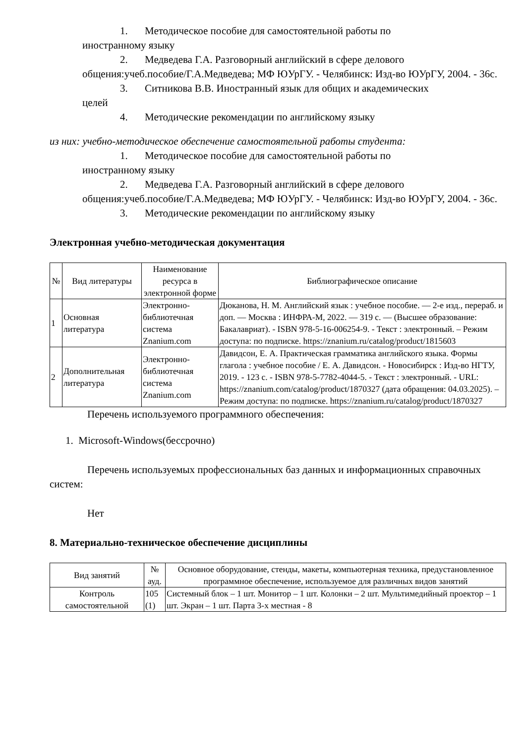1. Методическое пособие для самостоятельной работы по
иностранному языку
2. Медведева Г.А. Разговорный английский в сфере делового
общения:учеб.пособие/Г.А.Медведева; МФ ЮУрГУ. - Челябинск: Изд-во ЮУрГУ, 2004. - 36с.
3. Ситникова В.В. Иностранный язык для общих и академических
целей
4. Методические рекомендации по английскому языку
из них: учебно-методическое обеспечение самостоятельной работы студента:
1. Методическое пособие для самостоятельной работы по
иностранному языку
2. Медведева Г.А. Разговорный английский в сфере делового
общения:учеб.пособие/Г.А.Медведева; МФ ЮУрГУ. - Челябинск: Изд-во ЮУрГУ, 2004. - 36с.
3. Методические рекомендации по английскому языку
Электронная учебно-методическая документация
| № | Вид литературы | Наименование ресурса в электронной форме | Библиографическое описание |
| --- | --- | --- | --- |
| 1 | Основная литература | Электронно-библиотечная система Znanium.com | Дюканова, Н. М. Английский язык : учебное пособие. — 2-е изд., перераб. и доп. — Москва : ИНФРА-М, 2022. — 319 с. — (Высшее образование: Бакалавриат). - ISBN 978-5-16-006254-9. - Текст : электронный. – Режим доступа: по подписке. https://znanium.ru/catalog/product/1815603 |
| 2 | Дополнительная литература | Электронно-библиотечная система Znanium.com | Давидсон, Е. А. Практическая грамматика английского языка. Формы глагола : учебное пособие / Е. А. Давидсон. - Новосибирск : Изд-во НГТУ, 2019. - 123 с. - ISBN 978-5-7782-4044-5. - Текст : электронный. - URL: https://znanium.com/catalog/product/1870327 (дата обращения: 04.03.2025). – Режим доступа: по подписке. https://znanium.ru/catalog/product/1870327 |
Перечень используемого программного обеспечения:
1. Microsoft-Windows(бессрочно)
Перечень используемых профессиональных баз данных и информационных справочных систем:
Нет
8. Материально-техническое обеспечение дисциплины
| Вид занятий | № ауд. | Основное оборудование, стенды, макеты, компьютерная техника, предустановленное программное обеспечение, используемое для различных видов занятий |
| --- | --- | --- |
| Контроль самостоятельной | 105 (1) | Системный блок – 1 шт. Монитор – 1 шт. Колонки – 2 шт. Мультимедийный проектор – 1 шт. Экран – 1 шт. Парта 3-х местная - 8 |